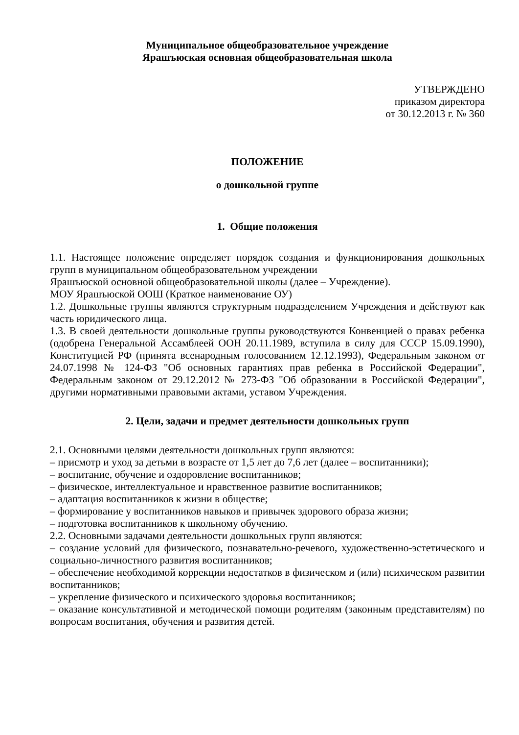Муниципальное общеобразовательное учреждение
Ярашъюская основная общеобразовательная школа
УТВЕРЖДЕНО
приказом директора
от 30.12.2013 г. № 360
ПОЛОЖЕНИЕ
о дошкольной группе
1. Общие положения
1.1. Настоящее положение определяет порядок создания и функционирования дошкольных групп в муниципальном общеобразовательном учреждении
Ярашъюской основной общеобразовательной школы (далее – Учреждение).
МОУ Ярашъюской ООШ (Краткое наименование ОУ)
1.2. Дошкольные группы являются структурным подразделением Учреждения и действуют как часть юридического лица.
1.3. В своей деятельности дошкольные группы руководствуются Конвенцией о правах ребенка (одобрена Генеральной Ассамблеей ООН 20.11.1989, вступила в силу для СССР 15.09.1990), Конституцией РФ (принята всенародным голосованием 12.12.1993), Федеральным законом от 24.07.1998 № 124-ФЗ "Об основных гарантиях прав ребенка в Российской Федерации", Федеральным законом от 29.12.2012 № 273-ФЗ "Об образовании в Российской Федерации", другими нормативными правовыми актами, уставом Учреждения.
2. Цели, задачи и предмет деятельности дошкольных групп
2.1. Основными целями деятельности дошкольных групп являются:
– присмотр и уход за детьми в возрасте от 1,5 лет до 7,6 лет (далее – воспитанники);
– воспитание, обучение и оздоровление воспитанников;
– физическое, интеллектуальное и нравственное развитие воспитанников;
– адаптация воспитанников к жизни в обществе;
– формирование у воспитанников навыков и привычек здорового образа жизни;
– подготовка воспитанников к школьному обучению.
2.2. Основными задачами деятельности дошкольных групп являются:
– создание условий для физического, познавательно-речевого, художественно-эстетического и социально-личностного развития воспитанников;
– обеспечение необходимой коррекции недостатков в физическом и (или) психическом развитии воспитанников;
– укрепление физического и психического здоровья воспитанников;
– оказание консультативной и методической помощи родителям (законным представителям) по вопросам воспитания, обучения и развития детей.